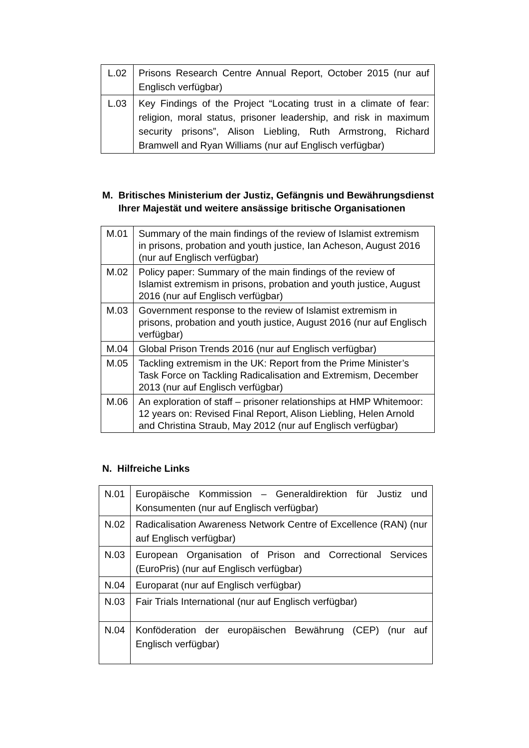| L.02 | Prisons Research Centre Annual Report, October 2015 (nur auf Englisch verfügbar) |
| L.03 | Key Findings of the Project “Locating trust in a climate of fear: religion, moral status, prisoner leadership, and risk in maximum security prisons”, Alison Liebling, Ruth Armstrong, Richard Bramwell and Ryan Williams (nur auf Englisch verfügbar) |
M. Britisches Ministerium der Justiz, Gefängnis und Bewährungsdienst
Ihrer Majestät und weitere ansässige britische Organisationen
| M.01 | Summary of the main findings of the review of Islamist extremism in prisons, probation and youth justice, Ian Acheson, August 2016 (nur auf Englisch verfügbar) |
| M.02 | Policy paper: Summary of the main findings of the review of Islamist extremism in prisons, probation and youth justice, August 2016 (nur auf Englisch verfügbar) |
| M.03 | Government response to the review of Islamist extremism in prisons, probation and youth justice, August 2016 (nur auf Englisch verfügbar) |
| M.04 | Global Prison Trends 2016 (nur auf Englisch verfügbar) |
| M.05 | Tackling extremism in the UK: Report from the Prime Minister’s Task Force on Tackling Radicalisation and Extremism, December 2013 (nur auf Englisch verfügbar) |
| M.06 | An exploration of staff – prisoner relationships at HMP Whitemoor: 12 years on: Revised Final Report, Alison Liebling, Helen Arnold and Christina Straub, May 2012 (nur auf Englisch verfügbar) |
N. Hilfreiche Links
| N.01 | Europäische Kommission – Generaldirektion für Justiz und Konsumenten (nur auf Englisch verfügbar) |
| N.02 | Radicalisation Awareness Network Centre of Excellence (RAN) (nur auf Englisch verfügbar) |
| N.03 | European Organisation of Prison and Correctional Services (EuroPris) (nur auf Englisch verfügbar) |
| N.04 | Europarat (nur auf Englisch verfügbar) |
| N.03 | Fair Trials International (nur auf Englisch verfügbar) |
| N.04 | Konföderation der europäischen Bewährung (CEP) (nur auf Englisch verfügbar) |